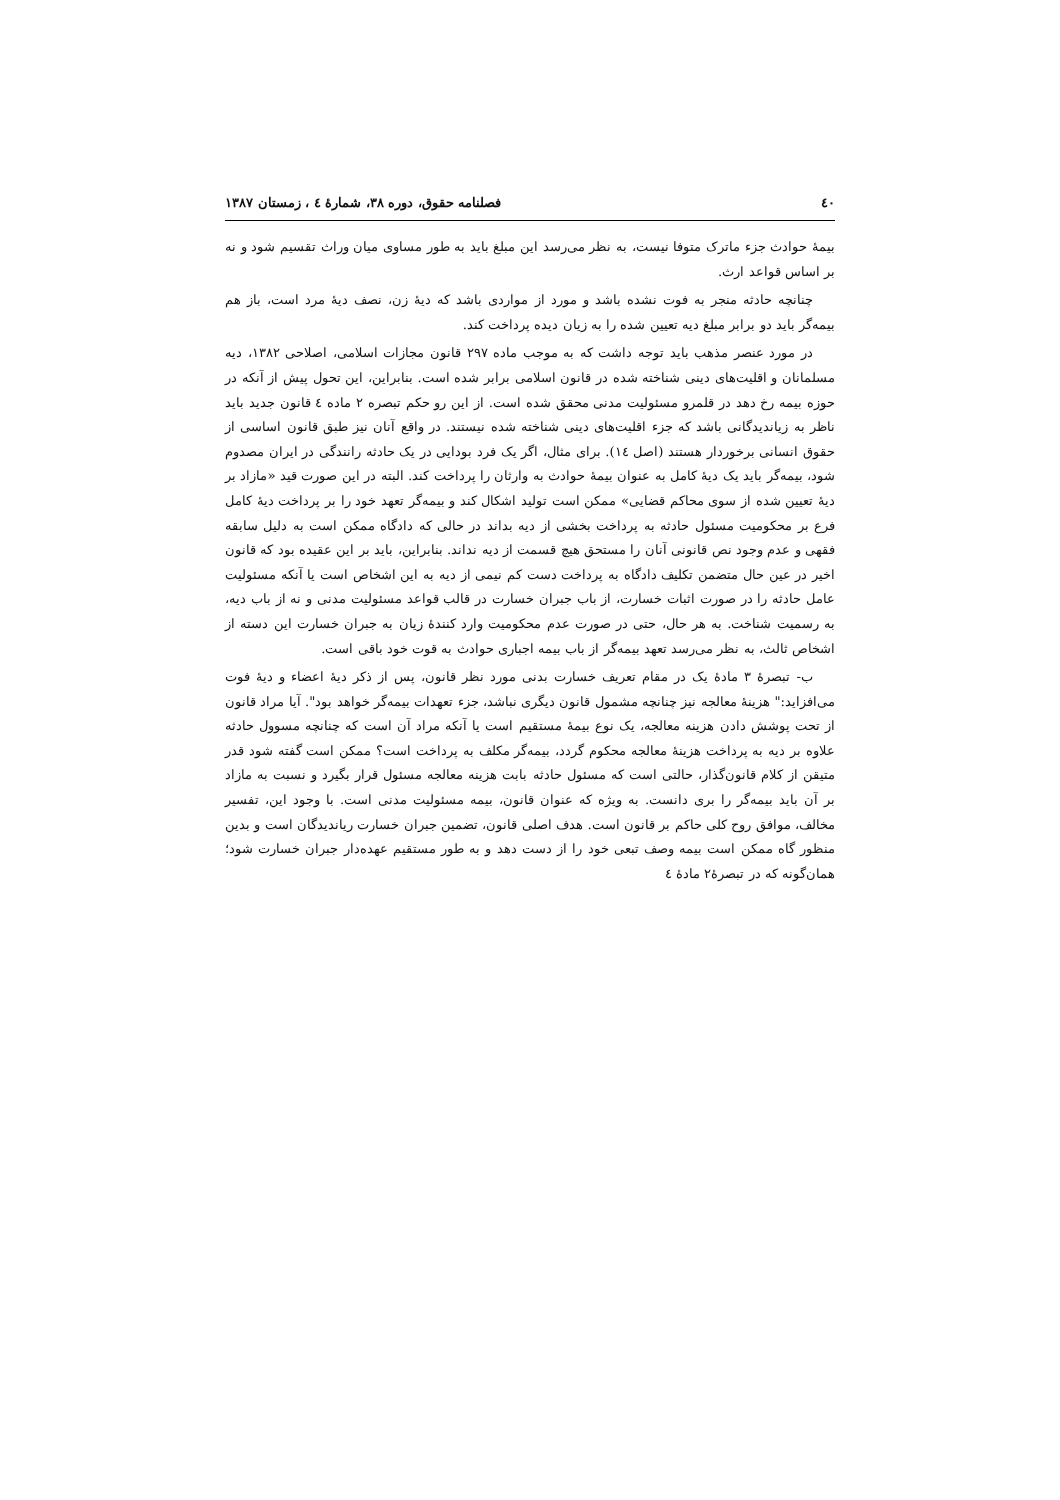٤٠ فصلنامه حقوق، دوره ٣٨، شمارۀ ٤ ، زمستان ١٣٨٧
بیمۀ حوادث جزء ماترک متوفا نیست، به نظر می‌رسد این مبلغ باید به طور مساوی میان وراث تقسیم شود و نه بر اساس قواعد ارث.
چنانچه حادثه منجر به فوت نشده باشد و مورد از مواردی باشد که دیۀ زن، نصف دیۀ مرد است، باز هم بیمه‌گر باید دو برابر مبلغ دیه تعیین شده را به زیان دیده پرداخت کند.
در مورد عنصر مذهب باید توجه داشت که به موجب ماده ٢٩٧ قانون مجازات اسلامی، اصلاحی ١٣٨٢، دیه مسلمانان و اقلیت‌های دینی شناخته شده در قانون اسلامی برابر شده است. بنابراین، این تحول پیش از آنکه در حوزه بیمه رخ دهد در قلمرو مسئولیت مدنی محقق شده است. از این رو حکم تبصره ٢ ماده ٤ قانون جدید باید ناظر به زیاندیدگانی باشد که جزء اقلیت‌های دینی شناخته شده نیستند. در واقع آنان نیز طبق قانون اساسی از حقوق انسانی برخوردار هستند (اصل ١٤). برای مثال، اگر یک فرد بودایی در یک حادثه رانندگی در ایران مصدوم شود، بیمه‌گر باید یک دیۀ کامل به عنوان بیمۀ حوادث به وارثان را پرداخت کند. البته در این صورت قید «مازاد بر دیۀ تعیین شده از سوی محاکم قضایی» ممکن است تولید اشکال کند و بیمه‌گر تعهد خود را بر پرداخت دیۀ کامل فرع بر محکومیت مسئول حادثه به پرداخت بخشی از دیه بداند در حالی که دادگاه ممکن است به دلیل سابقه فقهی و عدم وجود نص قانونی آنان را مستحق هیچ قسمت از دیه نداند. بنابراین، باید بر این عقیده بود که قانون اخیر در عین حال متضمن تکلیف دادگاه به پرداخت دست کم نیمی از دیه به این اشخاص است یا آنکه مسئولیت عامل حادثه را در صورت اثبات خسارت، از باب جبران خسارت در قالب قواعد مسئولیت مدنی و نه از باب دیه، به رسمیت شناخت. به هر حال، حتی در صورت عدم محکومیت وارد کنندۀ زیان به جبران خسارت این دسته از اشخاص ثالث، به نظر می‌رسد تعهد بیمه‌گر از باب بیمه اجباری حوادث به قوت خود باقی است.
ب- تبصرۀ ٣ مادۀ یک در مقام تعریف خسارت بدنی مورد نظر قانون، پس از ذکر دیۀ اعضاء و دیۀ فوت می‌افزاید:" هزینۀ معالجه نیز چنانچه مشمول قانون دیگری نباشد، جزء تعهدات بیمه‌گر خواهد بود". آیا مراد قانون از تحت پوشش دادن هزینه معالجه، یک نوع بیمۀ مستقیم است یا آنکه مراد آن است که چنانچه مسوول حادثه علاوه بر دیه به پرداخت هزینۀ معالجه محکوم گردد، بیمه‌گر مکلف به پرداخت است؟ ممکن است گفته شود قدر متیقن از کلام قانون‌گذار، حالتی است که مسئول حادثه بابت هزینه معالجه مسئول قرار بگیرد و نسبت به مازاد بر آن باید بیمه‌گر را بری دانست. به ویژه که عنوان قانون، بیمه مسئولیت مدنی است. با وجود این، تفسیر مخالف، موافق روح کلی حاکم بر قانون است. هدف اصلی قانون، تضمین جبران خسارت ریاندیدگان است و بدین منظور گاه ممکن است بیمه وصف تبعی خود را از دست دهد و به طور مستقیم عهده‌دار جبران خسارت شود؛ همان‌گونه که در تبصرۀ٢ مادۀ ٤